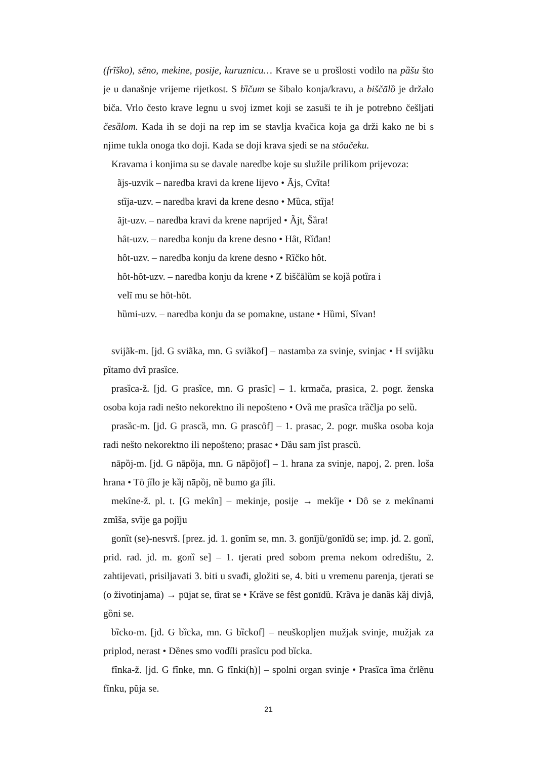(frĩško), sȇno, mekine, posije, kuruznicu… Krave se u prošlosti vodilo na pȁšu što je u današnje vrijeme rijetkost. S bȉčum se šibalo konja/kravu, a biščālȍ je držalo biča. Vrlo često krave legnu u svoj izmet koji se zasuši te ih je potrebno češljati česȁlom. Kada ih se doji na rep im se stavlja kvačica koja ga drži kako ne bi s njime tukla onoga tko doji. Kada se doji krava sjedi se na stȏučeku.
Kravama i konjima su se davale naredbe koje su služile prilikom prijevoza:
ãjs-uzvik – naredba kravi da krene lijevo • Ãjs, Cvȉta!
stȉja-uzv. – naredba kravi da krene desno • Mȕca, stȉja!
ãjt-uzv. – naredba kravi da krene naprijed • Ãjt, Šȁra!
hȃt-uzv. – naredba konju da krene desno • Hȃt, Rȉđan!
hȏt-uzv. – naredba konju da krene desno • Rȉčko hȏt.
hȏt-hȏt-uzv. – naredba konju da krene • Z biščālȕm se kojȁ potȉra i
velĩ mu se hȏt-hȏt.
hȕmi-uzv. – naredba konju da se pomakne, ustane • Hȕmi, Sȉvan!
svijãk-m. [jd. G sviãka, mn. G sviãkof] – nastamba za svinje, svinjac • H svijãku pȉtamo dvȋ prasȉce.
prasȉca-ž. [jd. G prasȉce, mn. G prasȋc] – 1. krmača, prasica, 2. pogr. ženska osoba koja radi nešto nekorektno ili nepošteno • Ovȁ me prasȉca trȁčlja po selȕ.
prasȁc-m. [jd. G prascȁ, mn. G prascȏf] – 1. prasac, 2. pogr. muška osoba koja radi nešto nekorektno ili nepošteno; prasac • Dȁu sam jȋst prascȕ.
nāpȍj-m. [jd. G nāpȍja, mn. G nāpȍjof] – 1. hrana za svinje, napoj, 2. pren. loša hrana • Tȏ jȉlo je kȁj nāpȍj, nȅ bumo ga jȉli.
mekȋne-ž. pl. t. [G mekȋn] – mekinje, posije → mekȋje • Dȏ se z mekȋnami zmĩša, svȉje ga pojĩju
gonȉt (se)-nesvrš. [prez. jd. 1. gonĩm se, mn. 3. gonījȕ/gonīdȕ se; imp. jd. 2. gonȉ, prid. rad. jd. m. gonȉ se] – 1. tjerati pred sobom prema nekom odredištu, 2. zahtijevati, prisiljavati 3. biti u svađi, gložiti se, 4. biti u vremenu parenja, tjerati se (o životinjama) → pūjat se, tȉrat se • Krȁve se fȇst gonīdȕ. Krȁva je danȁs kȁj divjȃ, gȍni se.
bȉcko-m. [jd. G bȉcka, mn. G bȉckof] – neuškopljen mužjak svinje, mužjak za priplod, nerast • Dȅnes smo vodȉli prasȉcu pod bȉcka.
fȋnka-ž. [jd. G fȋnke, mn. G fȋnki(h)] – spolni organ svinje • Prasȉca ȉma črlẽnu fȋnku, pũja se.
21